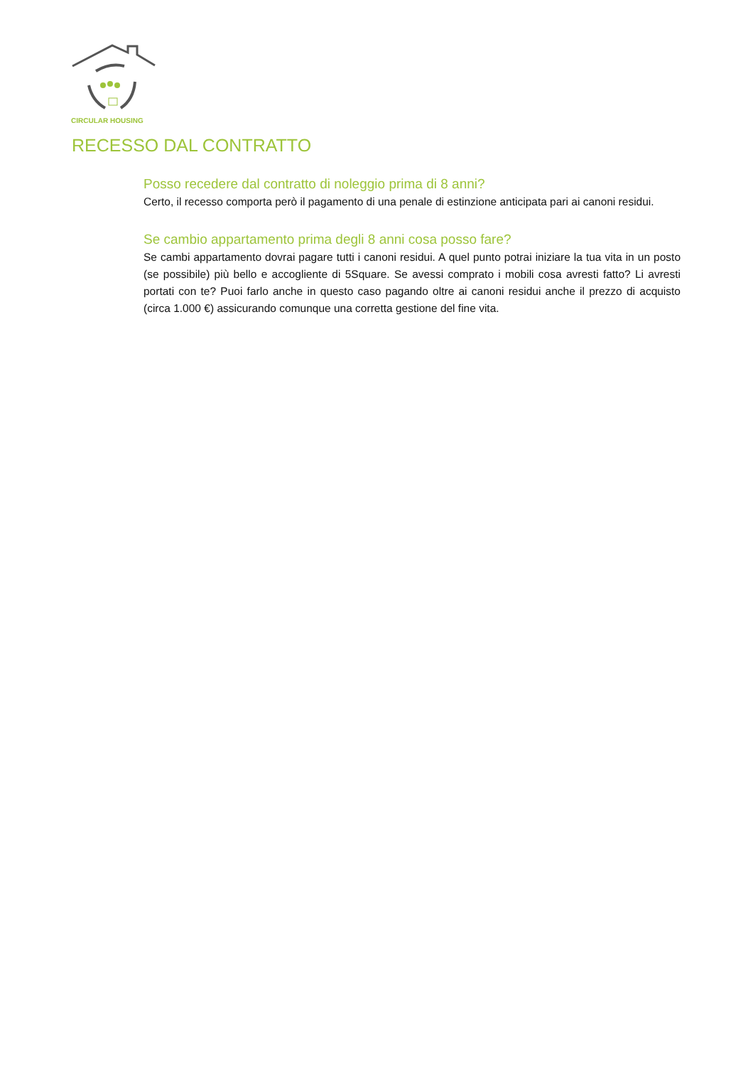CIRCULAR HOUSING
RECESSO DAL CONTRATTO
Posso recedere dal contratto di noleggio prima di 8 anni?
Certo, il recesso comporta però il pagamento di una penale di estinzione anticipata pari ai canoni residui.
Se cambio appartamento prima degli 8 anni cosa posso fare?
Se cambi appartamento dovrai pagare tutti i canoni residui. A quel punto potrai iniziare la tua vita in un posto (se possibile) più bello e accogliente di 5Square. Se avessi comprato i mobili cosa avresti fatto? Li avresti portati con te? Puoi farlo anche in questo caso pagando oltre ai canoni residui anche il prezzo di acquisto (circa 1.000 €) assicurando comunque una corretta gestione del fine vita.